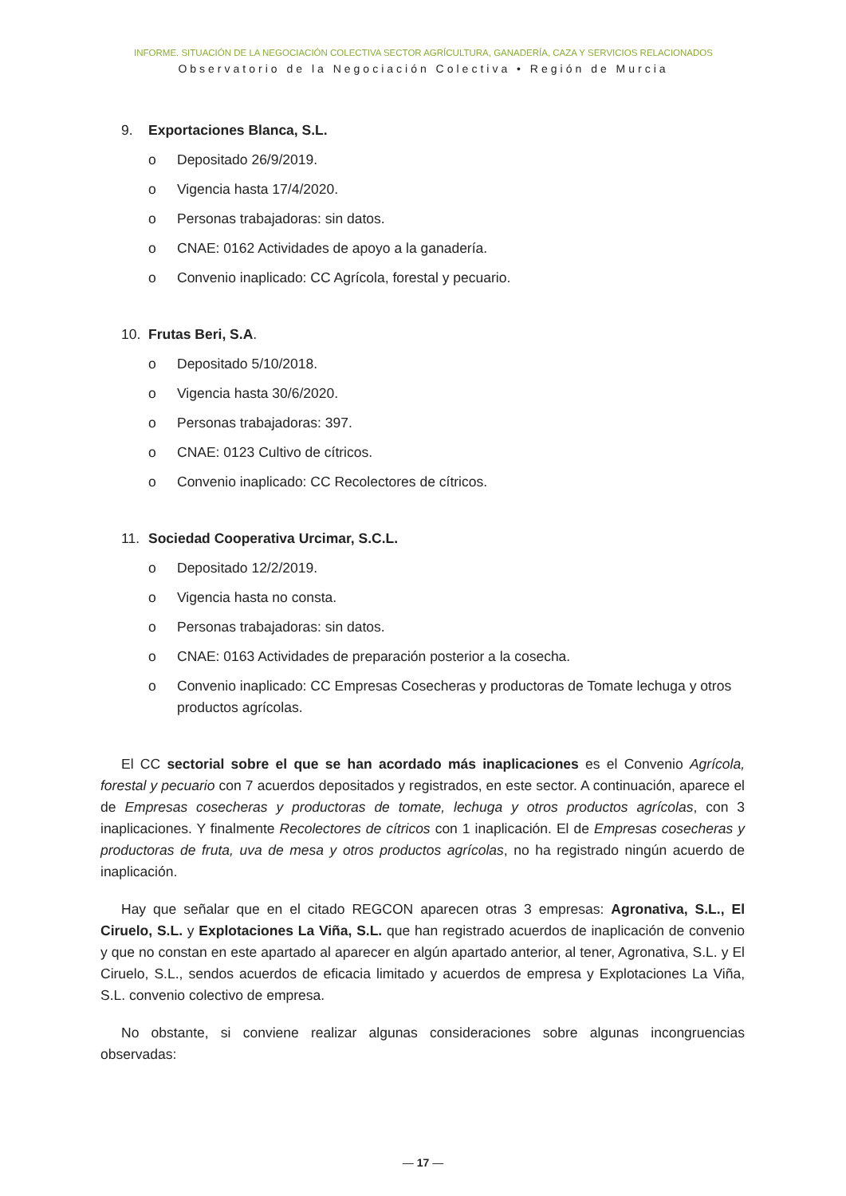INFORME. SITUACIÓN DE LA NEGOCIACIÓN COLECTIVA SECTOR AGRÍCULTURA, GANADERÍA, CAZA Y SERVICIOS RELACIONADOS
Observatorio de la Negociación Colectiva • Región de Murcia
9. Exportaciones Blanca, S.L.
o Depositado 26/9/2019.
o Vigencia hasta 17/4/2020.
o Personas trabajadoras: sin datos.
o CNAE: 0162 Actividades de apoyo a la ganadería.
o Convenio inaplicado: CC Agrícola, forestal y pecuario.
10. Frutas Beri, S.A.
o Depositado 5/10/2018.
o Vigencia hasta 30/6/2020.
o Personas trabajadoras: 397.
o CNAE: 0123 Cultivo de cítricos.
o Convenio inaplicado: CC Recolectores de cítricos.
11. Sociedad Cooperativa Urcimar, S.C.L.
o Depositado 12/2/2019.
o Vigencia hasta no consta.
o Personas trabajadoras: sin datos.
o CNAE: 0163 Actividades de preparación posterior a la cosecha.
o Convenio inaplicado: CC Empresas Cosecheras y productoras de Tomate lechuga y otros productos agrícolas.
El CC sectorial sobre el que se han acordado más inaplicaciones es el Convenio Agrícola, forestal y pecuario con 7 acuerdos depositados y registrados, en este sector. A continuación, aparece el de Empresas cosecheras y productoras de tomate, lechuga y otros productos agrícolas, con 3 inaplicaciones. Y finalmente Recolectores de cítricos con 1 inaplicación. El de Empresas cosecheras y productoras de fruta, uva de mesa y otros productos agrícolas, no ha registrado ningún acuerdo de inaplicación.
Hay que señalar que en el citado REGCON aparecen otras 3 empresas: Agronativa, S.L., El Ciruelo, S.L. y Explotaciones La Viña, S.L. que han registrado acuerdos de inaplicación de convenio y que no constan en este apartado al aparecer en algún apartado anterior, al tener, Agronativa, S.L. y El Ciruelo, S.L., sendos acuerdos de eficacia limitado y acuerdos de empresa y Explotaciones La Viña, S.L. convenio colectivo de empresa.
No obstante, si conviene realizar algunas consideraciones sobre algunas incongruencias observadas:
— 17 —